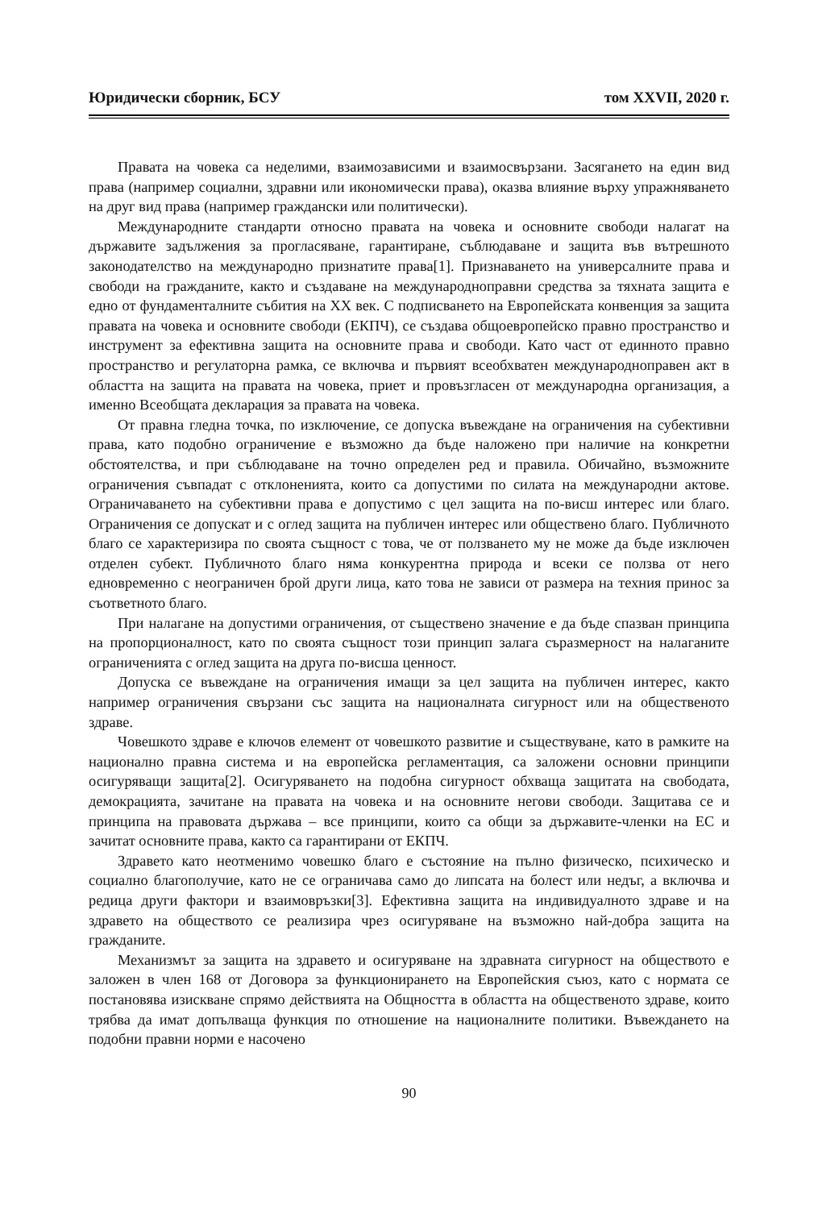Юридически сборник, БСУ том XXVII, 2020 г.
Правата на човека са неделими, взаимозависими и взаимосвързани. Засягането на един вид права (например социални, здравни или икономически права), оказва влияние върху упражняването на друг вид права (например граждански или политически).
Международните стандарти относно правата на човека и основните свободи налагат на държавите задължения за прогласяване, гарантиране, съблюдаване и защита във вътрешното законодателство на международно признатите права[1]. Признаването на универсалните права и свободи на гражданите, както и създаване на международноправни средства за тяхната защита е едно от фундаменталните събития на XX век. С подписването на Европейската конвенция за защита правата на човека и основните свободи (ЕКПЧ), се създава общоевропейско правно пространство и инструмент за ефективна защита на основните права и свободи. Като част от единното правно пространство и регулаторна рамка, се включва и първият всеобхватен международноправен акт в областта на защита на правата на човека, приет и провъзгласен от международна организация, а именно Всеобщата декларация за правата на човека.
От правна гледна точка, по изключение, се допуска въвеждане на ограничения на субективни права, като подобно ограничение е възможно да бъде наложено при наличие на конкретни обстоятелства, и при съблюдаване на точно определен ред и правила. Обичайно, възможните ограничения съвпадат с отклоненията, които са допустими по силата на международни актове. Ограничаването на субективни права е допустимо с цел защита на по-висш интерес или благо. Ограничения се допускат и с оглед защита на публичен интерес или обществено благо. Публичното благо се характеризира по своята същност с това, че от ползването му не може да бъде изключен отделен субект. Публичното благо няма конкурентна природа и всеки се ползва от него едновременно с неограничен брой други лица, като това не зависи от размера на техния принос за съответното благо.
При налагане на допустими ограничения, от съществено значение е да бъде спазван принципа на пропорционалност, като по своята същност този принцип залага съразмерност на налаганите ограниченията с оглед защита на друга по-висша ценност.
Допуска се въвеждане на ограничения имащи за цел защита на публичен интерес, както например ограничения свързани със защита на националната сигурност или на общественото здраве.
Човешкото здраве е ключов елемент от човешкото развитие и съществуване, като в рамките на национално правна система и на европейска регламентация, са заложени основни принципи осигуряващи защита[2]. Осигуряването на подобна сигурност обхваща защитата на свободата, демокрацията, зачитане на правата на човека и на основните негови свободи. Защитава се и принципа на правовата държава – все принципи, които са общи за държавите-членки на ЕС и зачитат основните права, както са гарантирани от ЕКПЧ.
Здравето като неотменимо човешко благо е състояние на пълно физическо, психическо и социално благополучие, като не се ограничава само до липсата на болест или недъг, а включва и редица други фактори и взаимовръзки[3]. Ефективна защита на индивидуалното здраве и на здравето на обществото се реализира чрез осигуряване на възможно най-добра защита на гражданите.
Механизмът за защита на здравето и осигуряване на здравната сигурност на обществото е заложен в член 168 от Договора за функционирането на Европейския съюз, като с нормата се постановява изискване спрямо действията на Общността в областта на общественото здраве, които трябва да имат допълваща функция по отношение на националните политики. Въвеждането на подобни правни норми е насочено
90